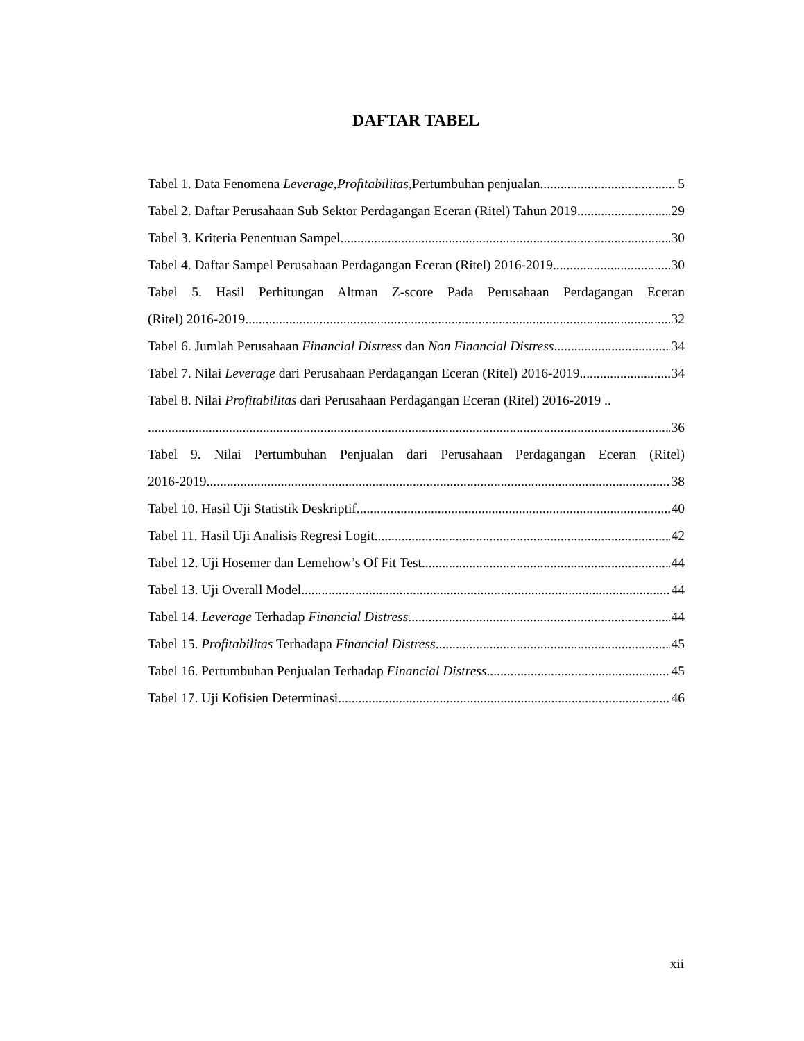DAFTAR TABEL
Tabel 1. Data Fenomena Leverage,Profitabilitas,Pertumbuhan penjualan 5
Tabel 2. Daftar Perusahaan Sub Sektor Perdagangan Eceran (Ritel) Tahun 2019 29
Tabel 3. Kriteria Penentuan Sampel 30
Tabel 4. Daftar Sampel Perusahaan Perdagangan Eceran (Ritel) 2016-2019 30
Tabel 5. Hasil Perhitungan Altman Z-score Pada Perusahaan Perdagangan Eceran
(Ritel) 2016-2019 32
Tabel 6. Jumlah Perusahaan Financial Distress dan Non Financial Distress 34
Tabel 7. Nilai Leverage dari Perusahaan Perdagangan Eceran (Ritel) 2016-2019 34
Tabel 8. Nilai Profitabilitas dari Perusahaan Perdagangan Eceran (Ritel) 2016-2019 ..
36
Tabel 9. Nilai Pertumbuhan Penjualan dari Perusahaan Perdagangan Eceran (Ritel)
2016-2019 38
Tabel 10. Hasil Uji Statistik Deskriptif 40
Tabel 11. Hasil Uji Analisis Regresi Logit 42
Tabel 12. Uji Hosemer dan Lemehow’s Of Fit Test 44
Tabel 13. Uji Overall Model 44
Tabel 14. Leverage Terhadap Financial Distress 44
Tabel 15. Profitabilitas Terhadapa Financial Distress 45
Tabel 16. Pertumbuhan Penjualan Terhadap Financial Distress 45
Tabel 17. Uji Kofisien Determinasi 46
xii